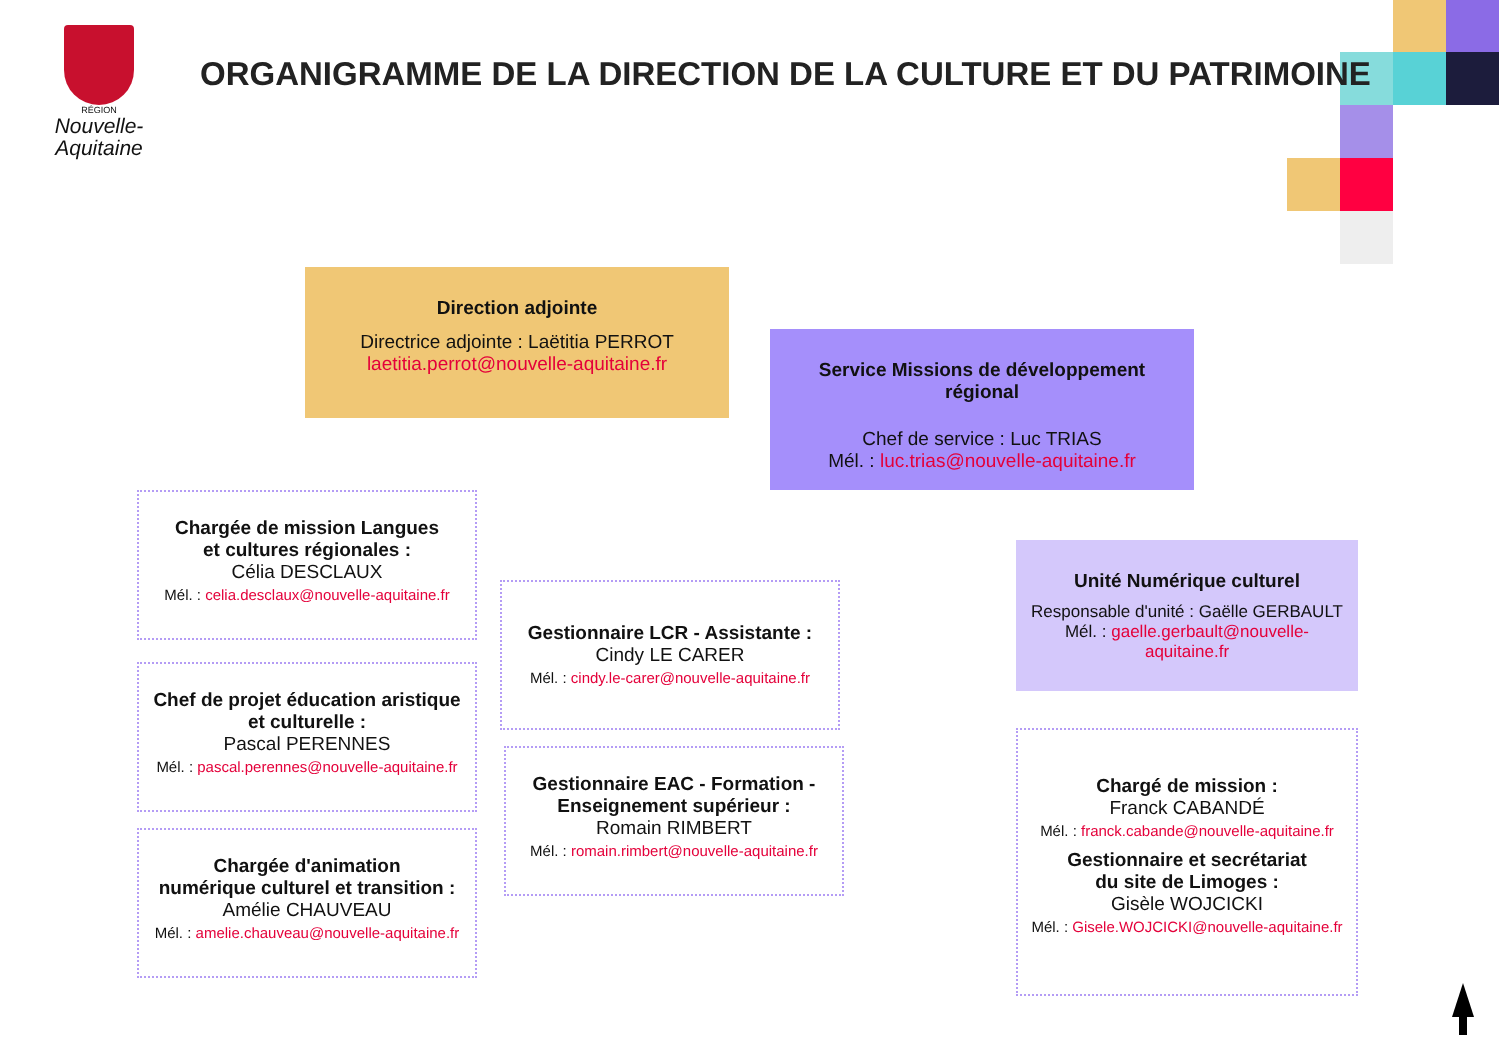RÉGION
Nouvelle-
Aquitaine
ORGANIGRAMME DE LA DIRECTION DE LA CULTURE ET DU PATRIMOINE
Direction adjointe
Directrice adjointe : Laëtitia PERROT
laetitia.perrot@nouvelle-aquitaine.fr
Service Missions de développement régional
Chef de service : Luc TRIAS
Mél. : luc.trias@nouvelle-aquitaine.fr
Unité Numérique culturel
Responsable d'unité : Gaëlle GERBAULT
Mél. : gaelle.gerbault@nouvelle-aquitaine.fr
Chargée de mission Langues
et cultures régionales :
Célia DESCLAUX
Mél. : celia.desclaux@nouvelle-aquitaine.fr
Chef de projet éducation aristique
et culturelle :
Pascal PERENNES
Mél. : pascal.perennes@nouvelle-aquitaine.fr
Chargée d'animation
numérique culturel et transition :
Amélie CHAUVEAU
Mél. : amelie.chauveau@nouvelle-aquitaine.fr
Gestionnaire LCR - Assistante :
Cindy LE CARER
Mél. : cindy.le-carer@nouvelle-aquitaine.fr
Gestionnaire EAC - Formation -
Enseignement supérieur :
Romain RIMBERT
Mél. : romain.rimbert@nouvelle-aquitaine.fr
Chargé de mission :
Franck CABANDÉ
Mél. : franck.cabande@nouvelle-aquitaine.fr
Gestionnaire et secrétariat
du site de Limoges :
Gisèle WOJCICKI
Mél. : Gisele.WOJCICKI@nouvelle-aquitaine.fr